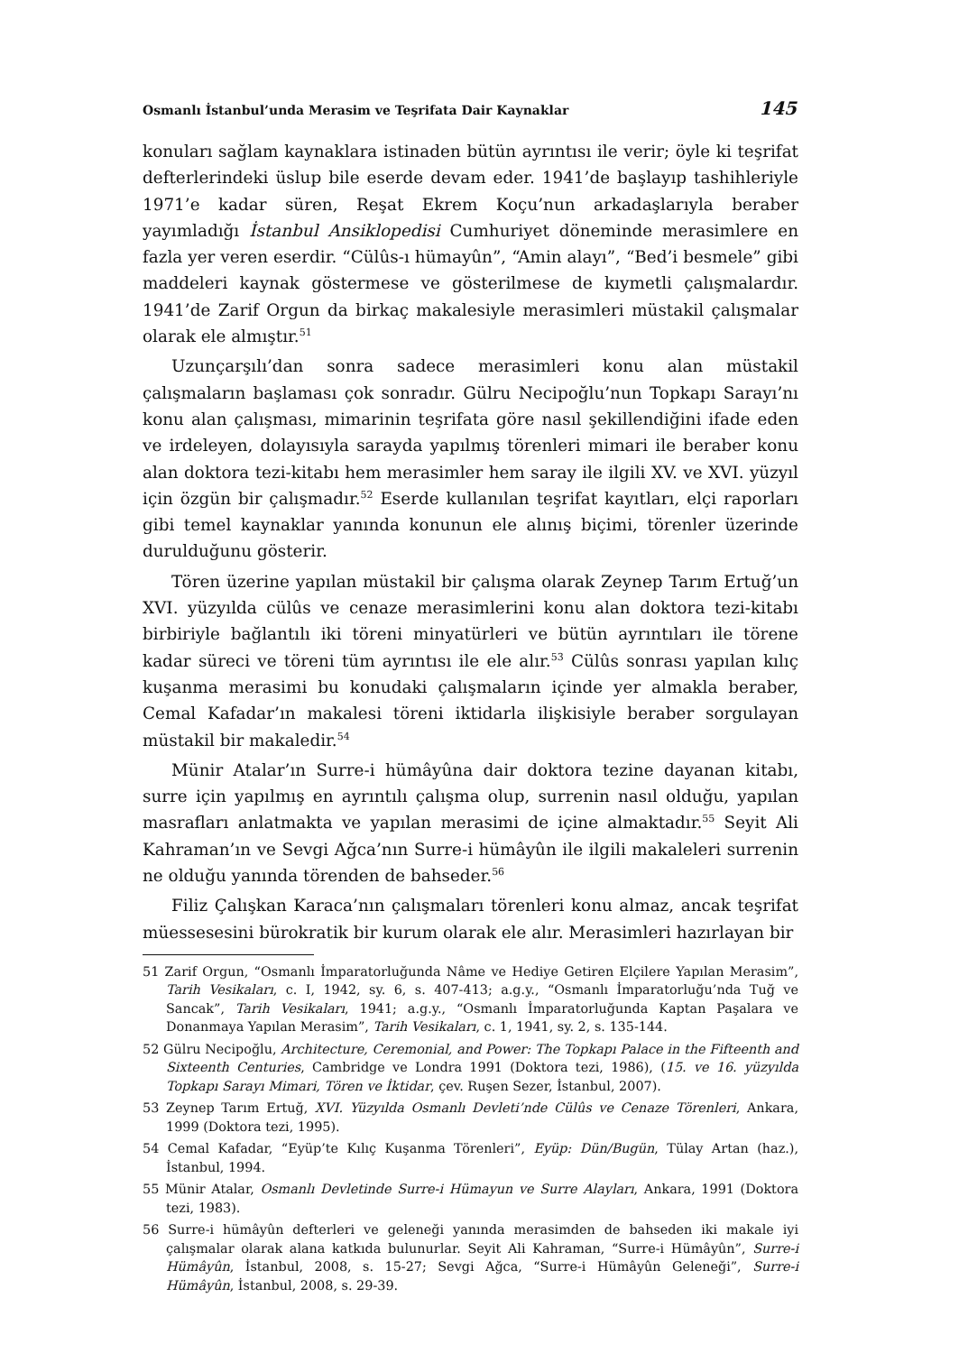Osmanlı İstanbul’unda Merasim ve Teşrifata Dair Kaynaklar 145
konuları sağlam kaynaklara istinaden bütün ayrıntısı ile verir; öyle ki teşrifat defterlerindeki üslup bile eserde devam eder. 1941’de başlayıp tashihleriyle 1971’e kadar süren, Reşat Ekrem Koçu’nun arkadaşlarıyla beraber yayımladığı İstanbul Ansiklopedisi Cumhuriyet döneminde merasimlere en fazla yer veren eserdir. “Cülûs-ı hümayûn”, “Amin alayı”, “Bed’i besmele” gibi maddeleri kaynak göstermese ve gösterilmese de kıymetli çalışmalardır. 1941’de Zarif Orgun da birkaç makalesiyle merasimleri müstakil çalışmalar olarak ele almıştır.<sup>51</sup>
Uzunçarşılı’dan sonra sadece merasimleri konu alan müstakil çalışmaların başlaması çok sonradır. Gülru Necipoğlu’nun Topkapı Sarayı’nı konu alan çalışması, mimarinin teşrifata göre nasıl şekillendiğini ifade eden ve irdeleyen, dolayısıyla sarayda yapılmış törenleri mimari ile beraber konu alan doktora tezi-kitabı hem merasimler hem saray ile ilgili XV. ve XVI. yüzyıl için özgün bir çalışmadır.<sup>52</sup> Eserde kullanılan teşrifat kayıtları, elçi raporları gibi temel kaynaklar yanında konunun ele alınış biçimi, törenler üzerinde durulduğunu gösterir.
Tören üzerine yapılan müstakil bir çalışma olarak Zeynep Tarım Ertuğ’un XVI. yüzyılda cülûs ve cenaze merasimlerini konu alan doktora tezi-kitabı birbiriyle bağlantılı iki töreni minyatürleri ve bütün ayrıntıları ile törene kadar süreci ve töreni tüm ayrıntısı ile ele alır.<sup>53</sup> Cülûs sonrası yapılan kılıç kuşanma merasimi bu konudaki çalışmaların içinde yer almakla beraber, Cemal Kafadar’ın makalesi töreni iktidarla ilişkisiyle beraber sorgulayan müstakil bir makaledir.<sup>54</sup>
Münir Atalar’ın Surre-i hümâyûna dair doktora tezine dayanan kitabı, surre için yapılmış en ayrıntılı çalışma olup, surrenin nasıl olduğu, yapılan masrafları anlatmakta ve yapılan merasimi de içine almaktadır.<sup>55</sup> Seyit Ali Kahraman’ın ve Sevgi Ağca’nın Surre-i hümâyûn ile ilgili makaleleri surrenin ne olduğu yanında törenden de bahseder.<sup>56</sup>
Filiz Çalışkan Karaca’nın çalışmaları törenleri konu almaz, ancak teşrifat müessesesini bürokratik bir kurum olarak ele alır. Merasimleri hazırlayan bir
51 Zarif Orgun, “Osmanlı İmparatorluğunda Nâme ve Hediye Getiren Elçilere Yapılan Merasim”, Tarih Vesikaları, c. I, 1942, sy. 6, s. 407-413; a.g.y., “Osmanlı İmparatorluğu’nda Tuğ ve Sancak”, Tarih Vesikaları, 1941; a.g.y., “Osmanlı İmparatorluğunda Kaptan Paşalara ve Donanmaya Yapılan Merasim”, Tarih Vesikaları, c. 1, 1941, sy. 2, s. 135-144.
52 Gülru Necipoğlu, Architecture, Ceremonial, and Power: The Topkapı Palace in the Fifteenth and Sixteenth Centuries, Cambridge ve Londra 1991 (Doktora tezi, 1986), (15. ve 16. yüzyılda Topkapı Sarayı Mimari, Tören ve İktidar, çev. Ruşen Sezer, İstanbul, 2007).
53 Zeynep Tarım Ertuğ, XVI. Yüzyılda Osmanlı Devleti’nde Cülûs ve Cenaze Törenleri, Ankara, 1999 (Doktora tezi, 1995).
54 Cemal Kafadar, “Eyüp’te Kılıç Kuşanma Törenleri”, Eyüp: Dün/Bugün, Tülay Artan (haz.), İstanbul, 1994.
55 Münir Atalar, Osmanlı Devletinde Surre-i Hümayun ve Surre Alayları, Ankara, 1991 (Doktora tezi, 1983).
56 Surre-i hümâyûn defterleri ve geleneği yanında merasimden de bahseden iki makale iyi çalışmalar olarak alana katkıda bulunurlar. Seyit Ali Kahraman, “Surre-i Hümâyûn”, Surre-i Hümâyûn, İstanbul, 2008, s. 15-27; Sevgi Ağca, “Surre-i Hümâyûn Geleneği”, Surre-i Hümâyûn, İstanbul, 2008, s. 29-39.